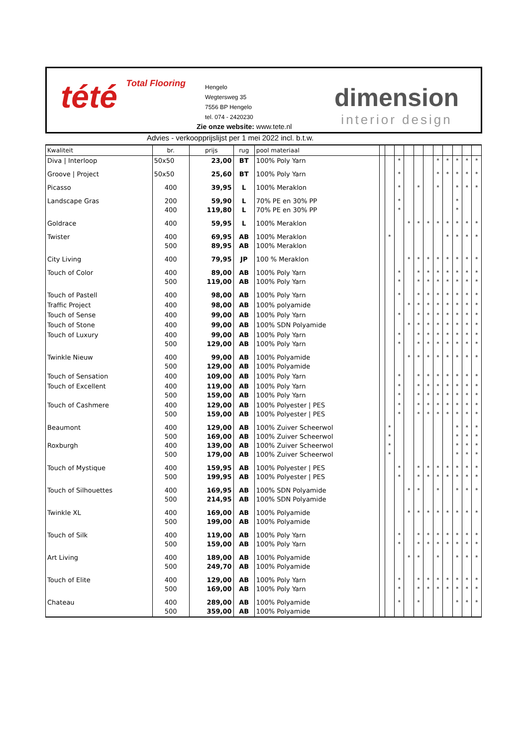tété Total Flooring
Hengelo
Wegtersweg 35
7556 BP Hengelo
tel. 074 - 2420230
dimension
interior design
Zie onze website: www.tete.nl
Advies - verkoopprijslijst per 1 mei 2022 incl. b.t.w.
| Kwaliteit | br. | prijs | rug | pool materiaal | | | | | | | | | | | |
| --- | --- | --- | --- | --- | --- | --- | --- | --- | --- | --- | --- | --- | --- | --- | --- |
| Diva / Interloop | 50x50 | 23,00 | BT | 100% Poly Yarn | | | * | | | | * | * | * | * | * |
| Groove / Project | 50x50 | 25,60 | BT | 100% Poly Yarn | | | * | | | | * | * | * | * | * |
| Picasso | 400 | 39,95 | L | 100% Meraklon | | | * | | * | | * | | * | * | * |
| Landscape Gras | 200 400 | 59,90 119,80 | L L | 70% PE en 30% PP 70% PE en 30% PP | | | * * | | | | | | * * | | |
| Goldrace | 400 | 59,95 | L | 100% Meraklon | | | | * | * | * | * | * | * | * | * |
| Twister | 400 500 | 69,95 89,95 | AB AB | 100% Meraklon 100% Meraklon | | * | | | | | | * | * | * | * |
| City Living | 400 | 79,95 | JP | 100 % Meraklon | | | | * | * | * | * | * | * | * | * |
| Touch of Color | 400 500 | 89,00 119,00 | AB AB | 100% Poly Yarn 100% Poly Yarn | | | * * | | * * | * * | * * | * * | * * | * * | * * |
| Touch of Pastell | 400 | 98,00 | AB | 100% Poly Yarn | | | * | | * | * | * | * | * | * | * |
| Traffic Project | 400 | 98,00 | AB | 100% polyamide | | | | * | * | * | * | * | * | * | * |
| Touch of Sense | 400 | 99,00 | AB | 100% Poly Yarn | | | * | | * | * | * | * | * | * | * |
| Touch of Stone | 400 | 99,00 | AB | 100% SDN Polyamide | | | | * | * | * | * | * | * | * | * |
| Touch of Luxury | 400 500 | 99,00 129,00 | AB AB | 100% Poly Yarn 100% Poly Yarn | | | * * | | * * | * * | * * | * * | * * | * * | * * |
| Twinkle Nieuw | 400 500 | 99,00 129,00 | AB AB | 100% Polyamide 100% Polyamide | | | | * | * | * | * | * | * | * | * |
| Touch of Sensation | 400 | 109,00 | AB | 100% Poly Yarn | | | * | | * | * | * | * | * | * | * |
| Touch of Excellent | 400 500 | 119,00 159,00 | AB AB | 100% Poly Yarn 100% Poly Yarn | | | * * | | * * | * * | * * | * * | * * | * * | * * |
| Touch of Cashmere | 400 500 | 129,00 159,00 | AB AB | 100% Polyester / PES 100% Polyester / PES | | | * * | | * * | * * | * * | * * | * * | * * | * * |
| Beaumont Roxburgh | 400 500 400 500 | 129,00 169,00 139,00 179,00 | AB AB AB AB | 100% Zuiver Scheerwol 100% Zuiver Scheerwol 100% Zuiver Scheerwol 100% Zuiver Scheerwol | | * * * * | | | | | | | * * * * | * * * * | * * * * |
| Touch of Mystique | 400 500 | 159,95 199,95 | AB AB | 100% Polyester / PES 100% Polyester / PES | | | * * | | * * | * * | * * | * * | * * | * * | * * |
| Touch of Silhouettes | 400 500 | 169,95 214,95 | AB AB | 100% SDN Polyamide 100% SDN Polyamide | | | | * | * | | * | | * | * | * |
| Twinkle XL | 400 500 | 169,00 199,00 | AB AB | 100% Polyamide 100% Polyamide | | | | * | * | * | * | * | * | * | * |
| Touch of Silk | 400 500 | 119,00 159,00 | AB AB | 100% Poly Yarn 100% Poly Yarn | | | * * | | * * | * * | * * | * * | * * | * * | * * |
| Art Living | 400 500 | 189,00 249,70 | AB AB | 100% Polyamide 100% Polyamide | | | | * | * | | * | | * | * | * |
| Touch of Elite | 400 500 | 129,00 169,00 | AB AB | 100% Poly Yarn 100% Poly Yarn | | | * * | | * * | * * | * * | * * | * * | * * | * * |
| Chateau | 400 500 | 289,00 359,00 | AB AB | 100% Polyamide 100% Polyamide | | | * | | * | | | | * | * | * |